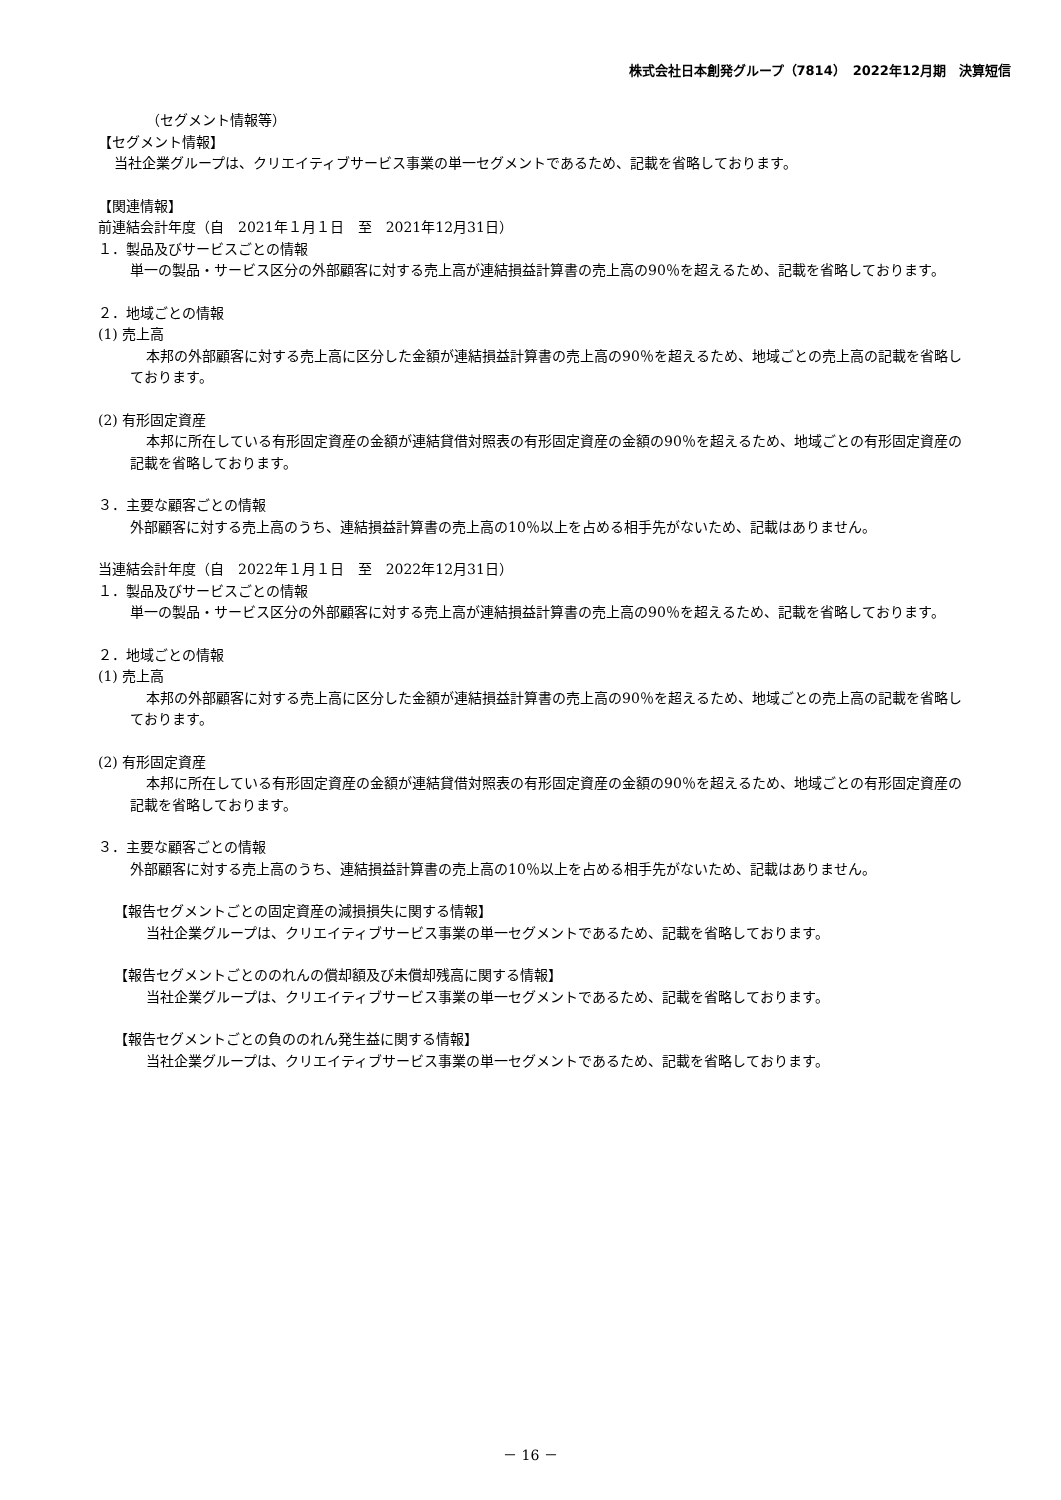株式会社日本創発グループ（7814）　2022年12月期　決算短信
（セグメント情報等）
【セグメント情報】
当社企業グループは、クリエイティブサービス事業の単一セグメントであるため、記載を省略しております。
【関連情報】
前連結会計年度（自　2021年１月１日　至　2021年12月31日）
１．製品及びサービスごとの情報
単一の製品・サービス区分の外部顧客に対する売上高が連結損益計算書の売上高の90％を超えるため、記載を省略しております。
２．地域ごとの情報
(1) 売上高
本邦の外部顧客に対する売上高に区分した金額が連結損益計算書の売上高の90％を超えるため、地域ごとの売上高の記載を省略しております。
(2) 有形固定資産
本邦に所在している有形固定資産の金額が連結貸借対照表の有形固定資産の金額の90％を超えるため、地域ごとの有形固定資産の記載を省略しております。
３．主要な顧客ごとの情報
外部顧客に対する売上高のうち、連結損益計算書の売上高の10％以上を占める相手先がないため、記載はありません。
当連結会計年度（自　2022年１月１日　至　2022年12月31日）
１．製品及びサービスごとの情報
単一の製品・サービス区分の外部顧客に対する売上高が連結損益計算書の売上高の90％を超えるため、記載を省略しております。
２．地域ごとの情報
(1) 売上高
本邦の外部顧客に対する売上高に区分した金額が連結損益計算書の売上高の90％を超えるため、地域ごとの売上高の記載を省略しております。
(2) 有形固定資産
本邦に所在している有形固定資産の金額が連結貸借対照表の有形固定資産の金額の90％を超えるため、地域ごとの有形固定資産の記載を省略しております。
３．主要な顧客ごとの情報
外部顧客に対する売上高のうち、連結損益計算書の売上高の10％以上を占める相手先がないため、記載はありません。
【報告セグメントごとの固定資産の減損損失に関する情報】
当社企業グループは、クリエイティブサービス事業の単一セグメントであるため、記載を省略しております。
【報告セグメントごとののれんの償却額及び未償却残高に関する情報】
当社企業グループは、クリエイティブサービス事業の単一セグメントであるため、記載を省略しております。
【報告セグメントごとの負ののれん発生益に関する情報】
当社企業グループは、クリエイティブサービス事業の単一セグメントであるため、記載を省略しております。
－ 16 －